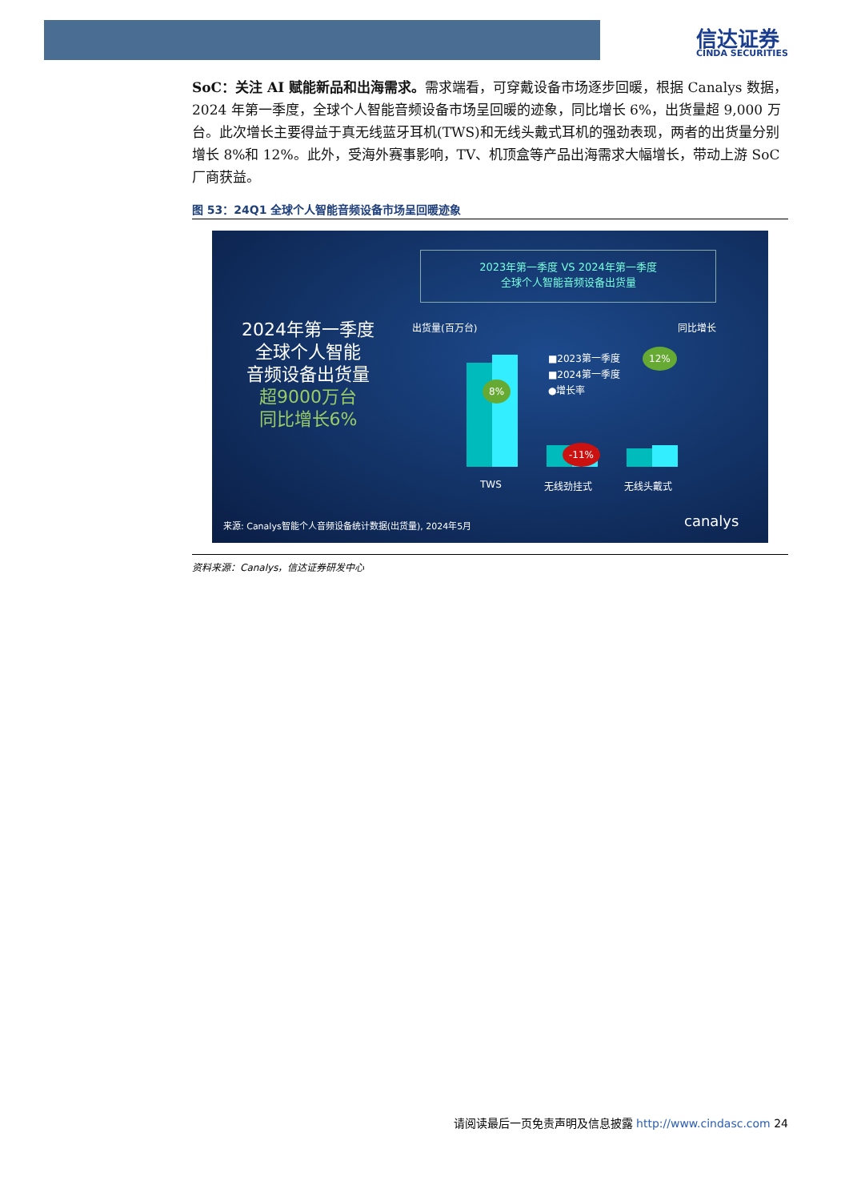信达证券
CINDA SECURITIES
SoC：关注 AI 赋能新品和出海需求。需求端看，可穿戴设备市场逐步回暖，根据 Canalys 数据，2024 年第一季度，全球个人智能音频设备市场呈回暖的迹象，同比增长 6%，出货量超 9,000 万台。此次增长主要得益于真无线蓝牙耳机(TWS)和无线头戴式耳机的强劲表现，两者的出货量分别增长 8%和 12%。此外，受海外赛事影响，TV、机顶盒等产品出海需求大幅增长，带动上游 SoC 厂商获益。
图 53：24Q1 全球个人智能音频设备市场呈回暖迹象
2023年第一季度 VS 2024年第一季度
全球个人智能音频设备出货量
2024年第一季度
全球个人智能
音频设备出货量
超9000万台
同比增长6%
出货量(百万台) 同比增长
8%
-11%
12%
■2023第一季度
■2024第一季度
●增长率
TWS 无线劲挂式 无线头戴式
来源: Canalys智能个人音频设备统计数据(出货量), 2024年5月
canalys
资料来源：Canalys，信达证券研发中心
请阅读最后一页免责声明及信息披露 http://www.cindasc.com 24